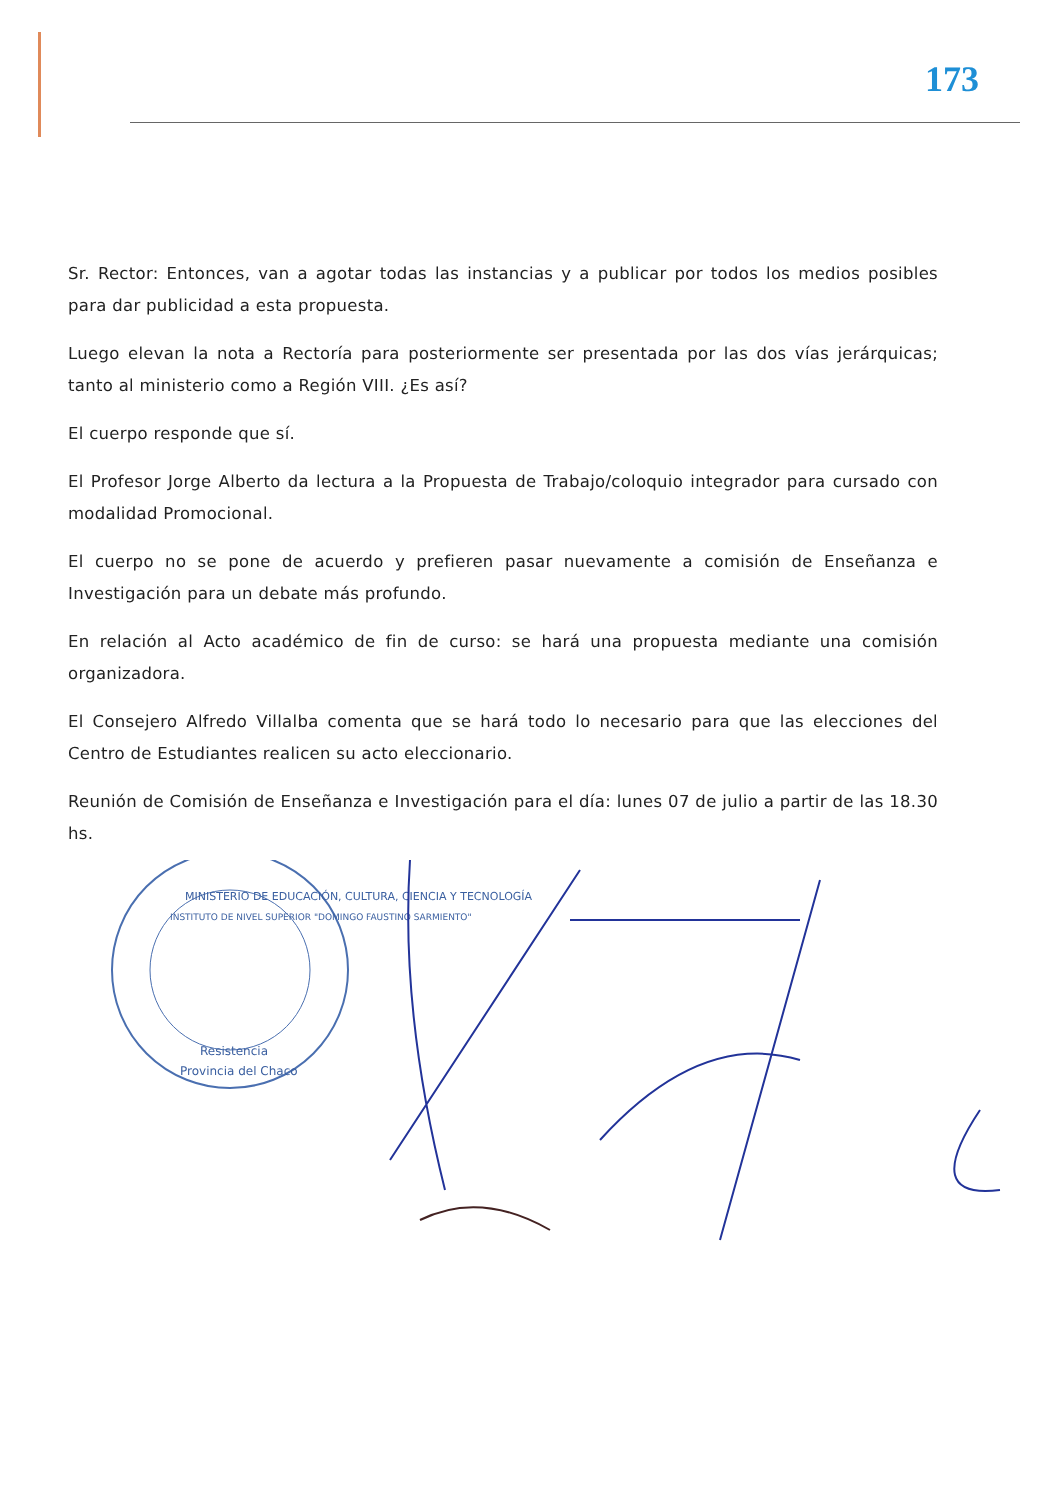173
Sr. Rector: Entonces, van a agotar todas las instancias y a publicar por todos los medios posibles para dar publicidad a esta propuesta.
Luego elevan la nota a Rectoría para posteriormente ser presentada por las dos vías jerárquicas; tanto al ministerio como a Región VIII. ¿Es así?
El cuerpo responde que sí.
El Profesor Jorge Alberto da lectura a la Propuesta de Trabajo/coloquio integrador para cursado con modalidad Promocional.
El cuerpo no se pone de acuerdo y prefieren pasar nuevamente a comisión de Enseñanza e Investigación para un debate más profundo.
En relación al Acto académico de fin de curso: se hará una propuesta mediante una comisión organizadora.
El Consejero Alfredo Villalba comenta que se hará todo lo necesario para que las elecciones del Centro de Estudiantes realicen su acto eleccionario.
Reunión de Comisión de Enseñanza e Investigación para el día: lunes 07 de julio a partir de las 18.30 hs.
MINISTERIO DE EDUCACIÓN, CULTURA, CIENCIA Y TECNOLOGÍA
INSTITUTO DE NIVEL SUPERIOR "DOMINGO FAUSTINO SARMIENTO"
Resistencia
Provincia del Chaco